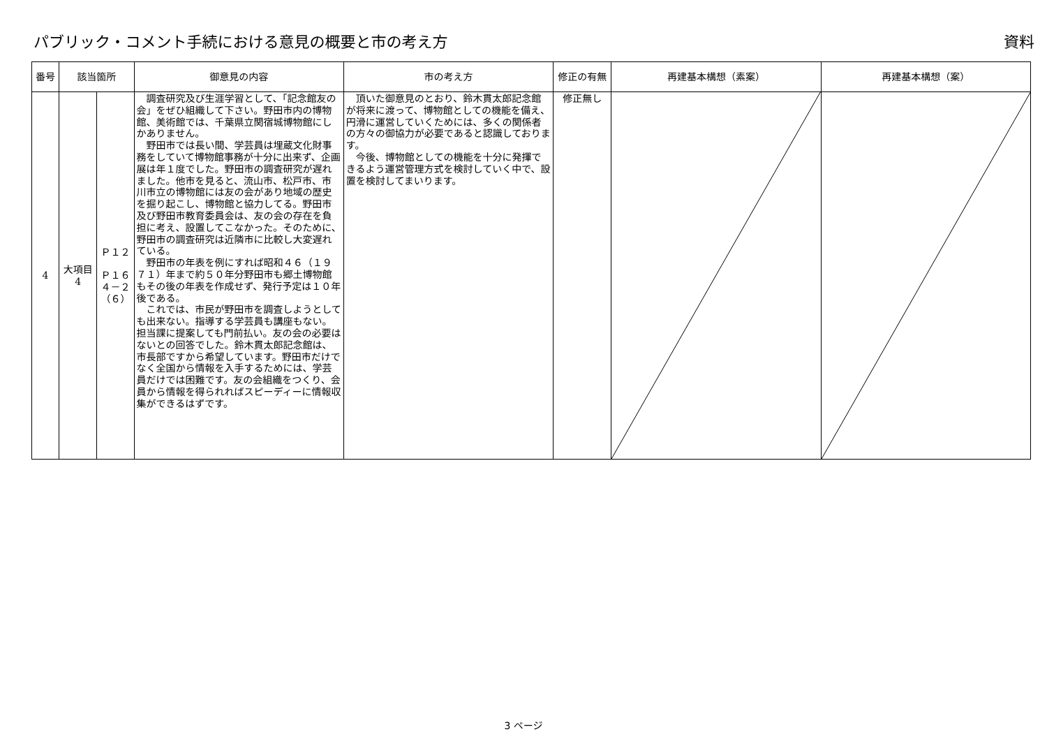パブリック・コメント手続における意見の概要と市の考え方
資料
| 番号 | 該当箇所 | | 御意見の内容 | 市の考え方 | 修正の有無 | 再建基本構想（素案） | 再建基本構想（案） |
| --- | --- | --- | --- | --- | --- | --- | --- |
| 4 | 大項目 4 | Ｐ１２ Ｐ１６ ４－２ （６） | 調査研究及び生涯学習として、「記念館友の会」をぜひ組織して下さい。野田市内の博物館、美術館では、千葉県立関宿城博物館にしかありません。 野田市では長い間、学芸員は埋蔵文化財事務をしていて博物館事務が十分に出来ず、企画展は年１度でした。野田市の調査研究が遅れました。他市を見ると、流山市、松戸市、市川市立の博物館には友の会があり地域の歴史を掘り起こし、博物館と協力してる。野田市及び野田市教育委員会は、友の会の存在を負担に考え、設置してこなかった。そのために、野田市の調査研究は近隣市に比較し大変遅れている。 野田市の年表を例にすれば昭和４６（１９７１）年まで約５０年分野田市も郷土博物館もその後の年表を作成せず、発行予定は１０年後である。 これでは、市民が野田市を調査しようとしても出来ない。指導する学芸員も講座もない。担当課に提案しても門前払い。友の会の必要はないとの回答でした。鈴木貫太郎記念館は、市長部ですから希望しています。野田市だけでなく全国から情報を入手するためには、学芸員だけでは困難です。友の会組織をつくり、会員から情報を得られればスピーディーに情報収集ができるはずです。 | 頂いた御意見のとおり、鈴木貫太郎記念館が将来に渡って、博物館としての機能を備え、円滑に運営していくためには、多くの関係者の方々の御協力が必要であると認識しております。 今後、博物館としての機能を十分に発揮できるよう運営管理方式を検討していく中で、設置を検討してまいります。 | 修正無し | | |
3 ページ